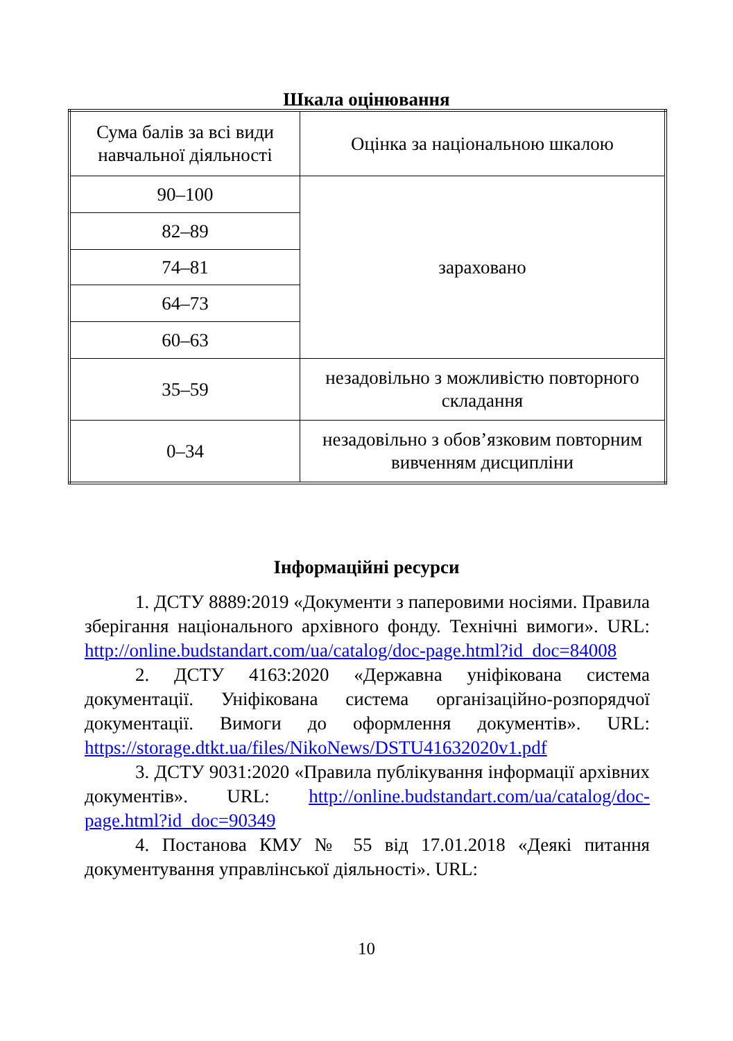Шкала оцінювання
| Сума балів за всі види навчальної діяльності | Оцінка за національною шкалою |
| 90–100 | зараховано |
| 82–89 | |
| 74–81 | |
| 64–73 | |
| 60–63 | |
| 35–59 | незадовільно з можливістю повторного складання |
| 0–34 | незадовільно з обов’язковим повторним вивченням дисципліни |
Інформаційні ресурси
1. ДСТУ 8889:2019 «Документи з паперовими носіями. Правила зберігання національного архівного фонду. Технічні вимоги». URL: http://online.budstandart.com/ua/catalog/doc-page.html?id_doc=84008
2. ДСТУ 4163:2020 «Державна уніфікована система документації. Уніфікована система організаційно-розпорядчої документації. Вимоги до оформлення документів». URL: https://storage.dtkt.ua/files/NikoNews/DSTU41632020v1.pdf
3. ДСТУ 9031:2020 «Правила публікування інформації архівних документів». URL: http://online.budstandart.com/ua/catalog/doc-page.html?id_doc=90349
4. Постанова КМУ № 55 від 17.01.2018 «Деякі питання документування управлінської діяльності». URL:
10